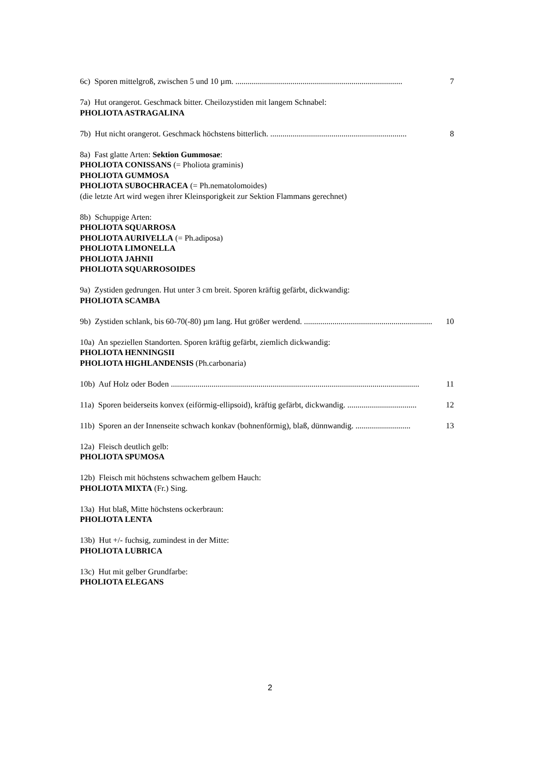6c) Sporen mittelgroß, zwischen 5 und 10 µm. .................................................................................. 7
7a) Hut orangerot. Geschmack bitter. Cheilozystiden mit langem Schnabel:
PHOLIOTA ASTRAGALINA
7b) Hut nicht orangerot. Geschmack höchstens bitterlich. ................................................................... 8
8a) Fast glatte Arten: Sektion Gummosae:
PHOLIOTA CONISSANS (= Pholiota graminis)
PHOLIOTA GUMMOSA
PHOLIOTA SUBOCHRACEA (= Ph.nematolomoides)
(die letzte Art wird wegen ihrer Kleinsporigkeit zur Sektion Flammans gerechnet)
8b) Schuppige Arten:
PHOLIOTA SQUARROSA
PHOLIOTA AURIVELLA (= Ph.adiposa)
PHOLIOTA LIMONELLA
PHOLIOTA JAHNII
PHOLIOTA SQUARROSOIDES
9a) Zystiden gedrungen. Hut unter 3 cm breit. Sporen kräftig gefärbt, dickwandig:
PHOLIOTA SCAMBA
9b) Zystiden schlank, bis 60-70(-80) µm lang. Hut größer werdend. ............................................................... 10
10a) An speziellen Standorten. Sporen kräftig gefärbt, ziemlich dickwandig:
PHOLIOTA HENNINGSII
PHOLIOTA HIGHLANDENSIS (Ph.carbonaria)
10b) Auf Holz oder Boden .......................................................................................................................... 11
11a) Sporen beiderseits konvex (eiförmig-ellipsoid), kräftig gefärbt, dickwandig. .................................. 12
11b) Sporen an der Innenseite schwach konkav (bohnenförmig), blaß, dünnwandig. ........................... 13
12a) Fleisch deutlich gelb:
PHOLIOTA SPUMOSA
12b) Fleisch mit höchstens schwachem gelbem Hauch:
PHOLIOTA MIXTA (Fr.) Sing.
13a) Hut blaß, Mitte höchstens ockerbraun:
PHOLIOTA LENTA
13b) Hut +/- fuchsig, zumindest in der Mitte:
PHOLIOTA LUBRICA
13c) Hut mit gelber Grundfarbe:
PHOLIOTA ELEGANS
2